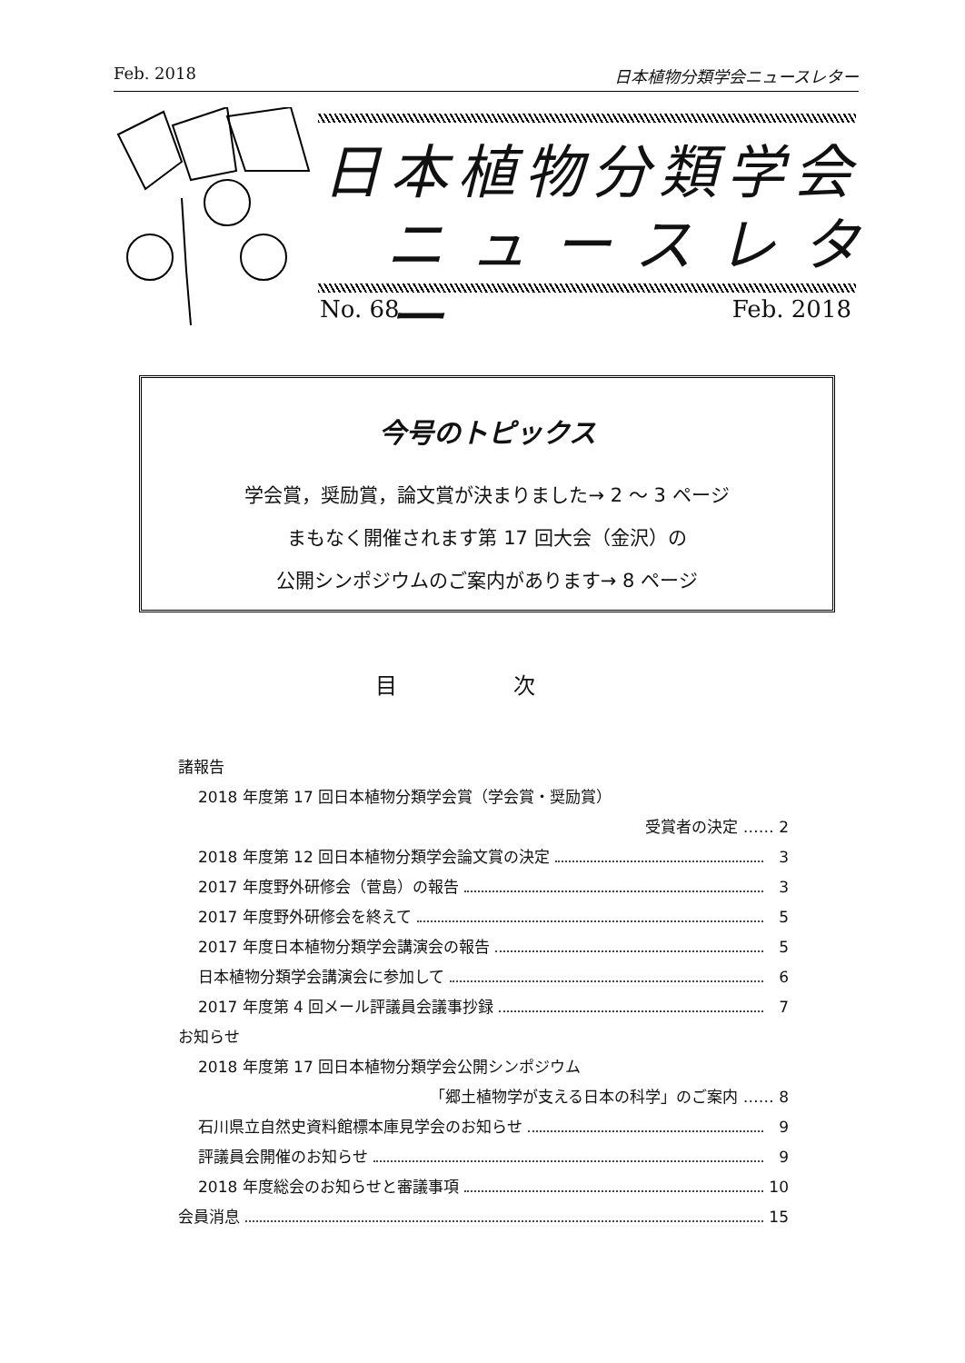Feb. 2018 日本植物分類学会ニュースレター
日本植物分類学会
ニュースレター
No. 68 Feb. 2018
今号のトピックス
学会賞，奨励賞，論文賞が決まりました→ 2 〜 3 ページ
まもなく開催されます第 17 回大会（金沢）の
公開シンポジウムのご案内があります→ 8 ページ
目 次
諸報告
2018 年度第 17 回日本植物分類学会賞（学会賞・奨励賞）
受賞者の決定 …… 2
2018 年度第 12 回日本植物分類学会論文賞の決定 3
2017 年度野外研修会（菅島）の報告 3
2017 年度野外研修会を終えて 5
2017 年度日本植物分類学会講演会の報告 5
日本植物分類学会講演会に参加して 6
2017 年度第 4 回メール評議員会議事抄録 7
お知らせ
2018 年度第 17 回日本植物分類学会公開シンポジウム
「郷土植物学が支える日本の科学」のご案内 …… 8
石川県立自然史資料館標本庫見学会のお知らせ 9
評議員会開催のお知らせ 9
2018 年度総会のお知らせと審議事項 10
会員消息 15